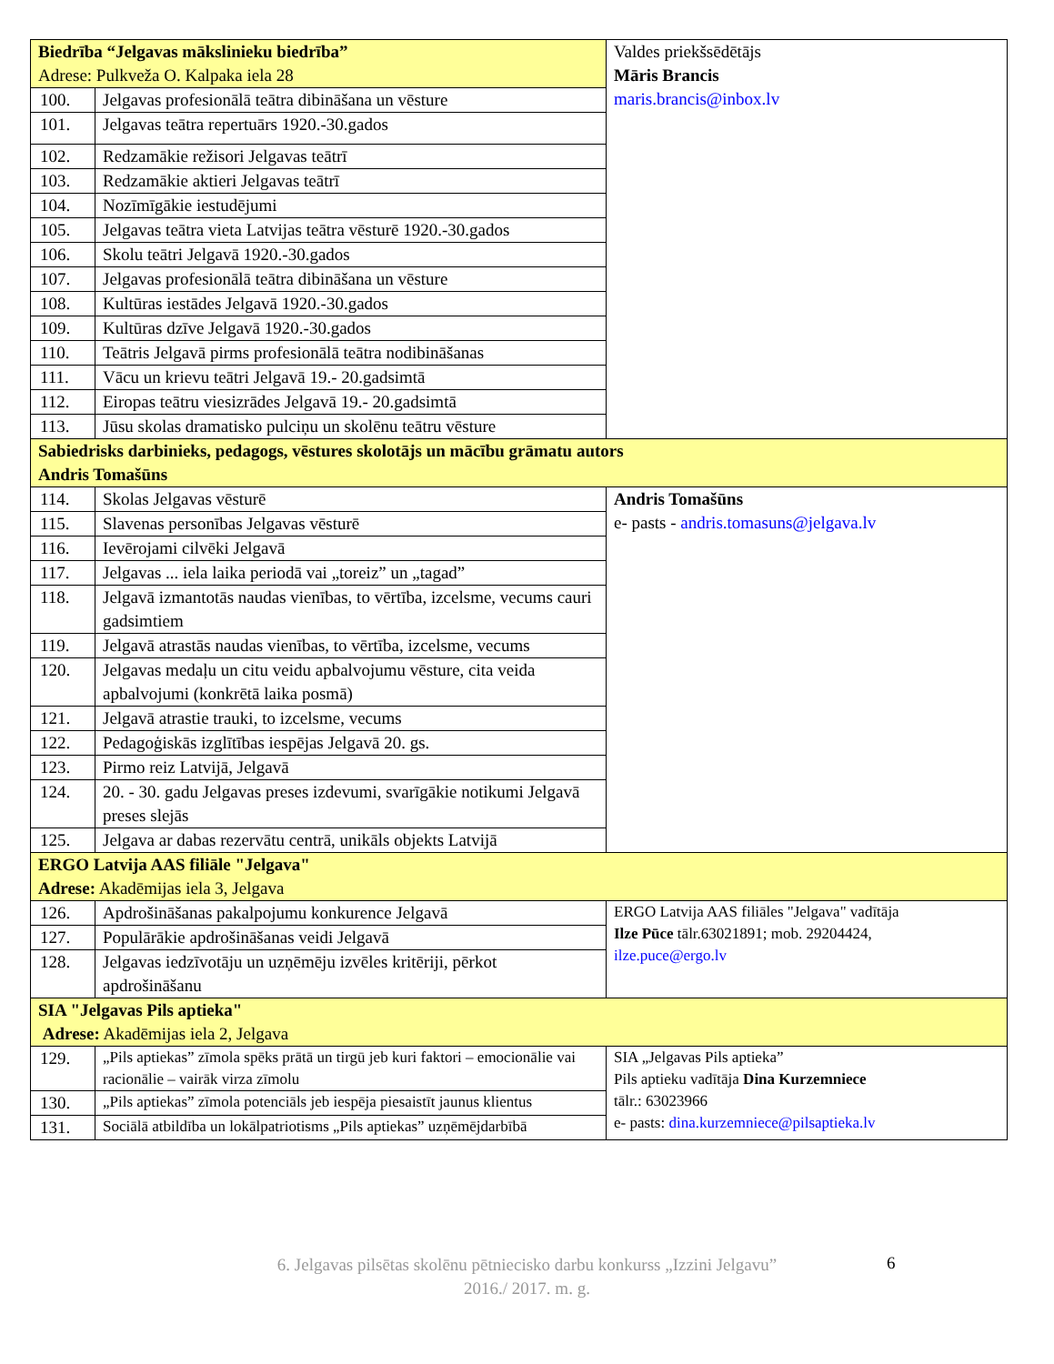| Biedrība “Jelgavas mākslinieku biedrība” Adrese: Pulkveža O. Kalpaka iela 28 | | Valdes priekšsēdētājs Māris Brancis maris.brancis@inbox.lv |
| 100. | Jelgavas profesionālā teātra dibināšana un vēsture | |
| 101. | Jelgavas teātra repertuārs 1920.-30.gados | |
| 102. | Redzamākie režisori Jelgavas teātrī | |
| 103. | Redzamākie aktieri Jelgavas teātrī | |
| 104. | Nozīmīgākie iestudējumi | |
| 105. | Jelgavas teātra vieta Latvijas teātra vēsturē 1920.-30.gados | |
| 106. | Skolu teātri Jelgavā 1920.-30.gados | |
| 107. | Jelgavas profesionālā teātra dibināšana un vēsture | |
| 108. | Kultūras iestādes Jelgavā 1920.-30.gados | |
| 109. | Kultūras dzīve Jelgavā 1920.-30.gados | |
| 110. | Teātris Jelgavā pirms profesionālā teātra nodibināšanas | |
| 111. | Vācu un krievu teātri Jelgavā 19.- 20.gadsimtā | |
| 112. | Eiropas teātru viesizrādes Jelgavā 19.- 20.gadsimtā | |
| 113. | Jūsu skolas dramatisko pulciņu un skolēnu teātru vēsture | |
| Sabiedrisks darbinieks, pedagogs, vēstures skolotājs un mācību grāmatu autors Andris Tomašūns | | |
| 114. | Skolas Jelgavas vēsturē | Andris Tomašūns e- pasts - andris.tomasuns@jelgava.lv |
| 115. | Slavenas personības Jelgavas vēsturē | |
| 116. | Ievērojami cilvēki Jelgavā | |
| 117. | Jelgavas ... iela laika periodā vai „toreiz” un „tagad” | |
| 118. | Jelgavā izmantotās naudas vienības, to vērtība, izcelsme, vecums cauri gadsimtiem | |
| 119. | Jelgavā atrastās naudas vienības, to vērtība, izcelsme, vecums | |
| 120. | Jelgavas medaļu un citu veidu apbalvojumu vēsture, cita veida apbalvojumi (konkrētā laika posmā) | |
| 121. | Jelgavā atrastie trauki, to izcelsme, vecums | |
| 122. | Pedagoģiskās izglītības iespējas Jelgavā 20. gs. | |
| 123. | Pirmo reiz Latvijā, Jelgavā | |
| 124. | 20. - 30. gadu Jelgavas preses izdevumi, svarīgākie notikumi Jelgavā preses slejās | |
| 125. | Jelgava ar dabas rezervātu centrā, unikāls objekts Latvijā | |
| ERGO Latvija AAS filiāle "Jelgava" Adrese: Akadēmijas iela 3, Jelgava | | |
| 126. | Apdrošināšanas pakalpojumu konkurence Jelgavā | ERGO Latvija AAS filiāles "Jelgava" vadītāja Ilze Pūce tālr.63021891; mob. 29204424, ilze.puce@ergo.lv |
| 127. | Populārākie apdrošināšanas veidi Jelgavā | |
| 128. | Jelgavas iedzīvotāju un uzņēmēju izvēles kritēriji, pērkot apdrošināšanu | |
| SIA "Jelgavas Pils aptieka" Adrese: Akadēmijas iela 2, Jelgava | | |
| 129. | „Pils aptiekas” zīmola spēks prātā un tirgū jeb kuri faktori – emocionālie vai racionālie – vairāk virza zīmolu | SIA „Jelgavas Pils aptieka” Pils aptieku vadītāja Dina Kurzemniece tālr.: 63023966 e- pasts: dina.kurzemniece@pilsaptieka.lv |
| 130. | „Pils aptiekas” zīmola potenciāls jeb iespēja piesaistīt jaunus klientus | |
| 131. | Sociālā atbildība un lokālpatriotisms „Pils aptiekas” uzņēmējdarbībā | |
6. Jelgavas pilsētas skolēnu pētniecisko darbu konkurss „Izzini Jelgavu”
2016./ 2017. m. g.
6